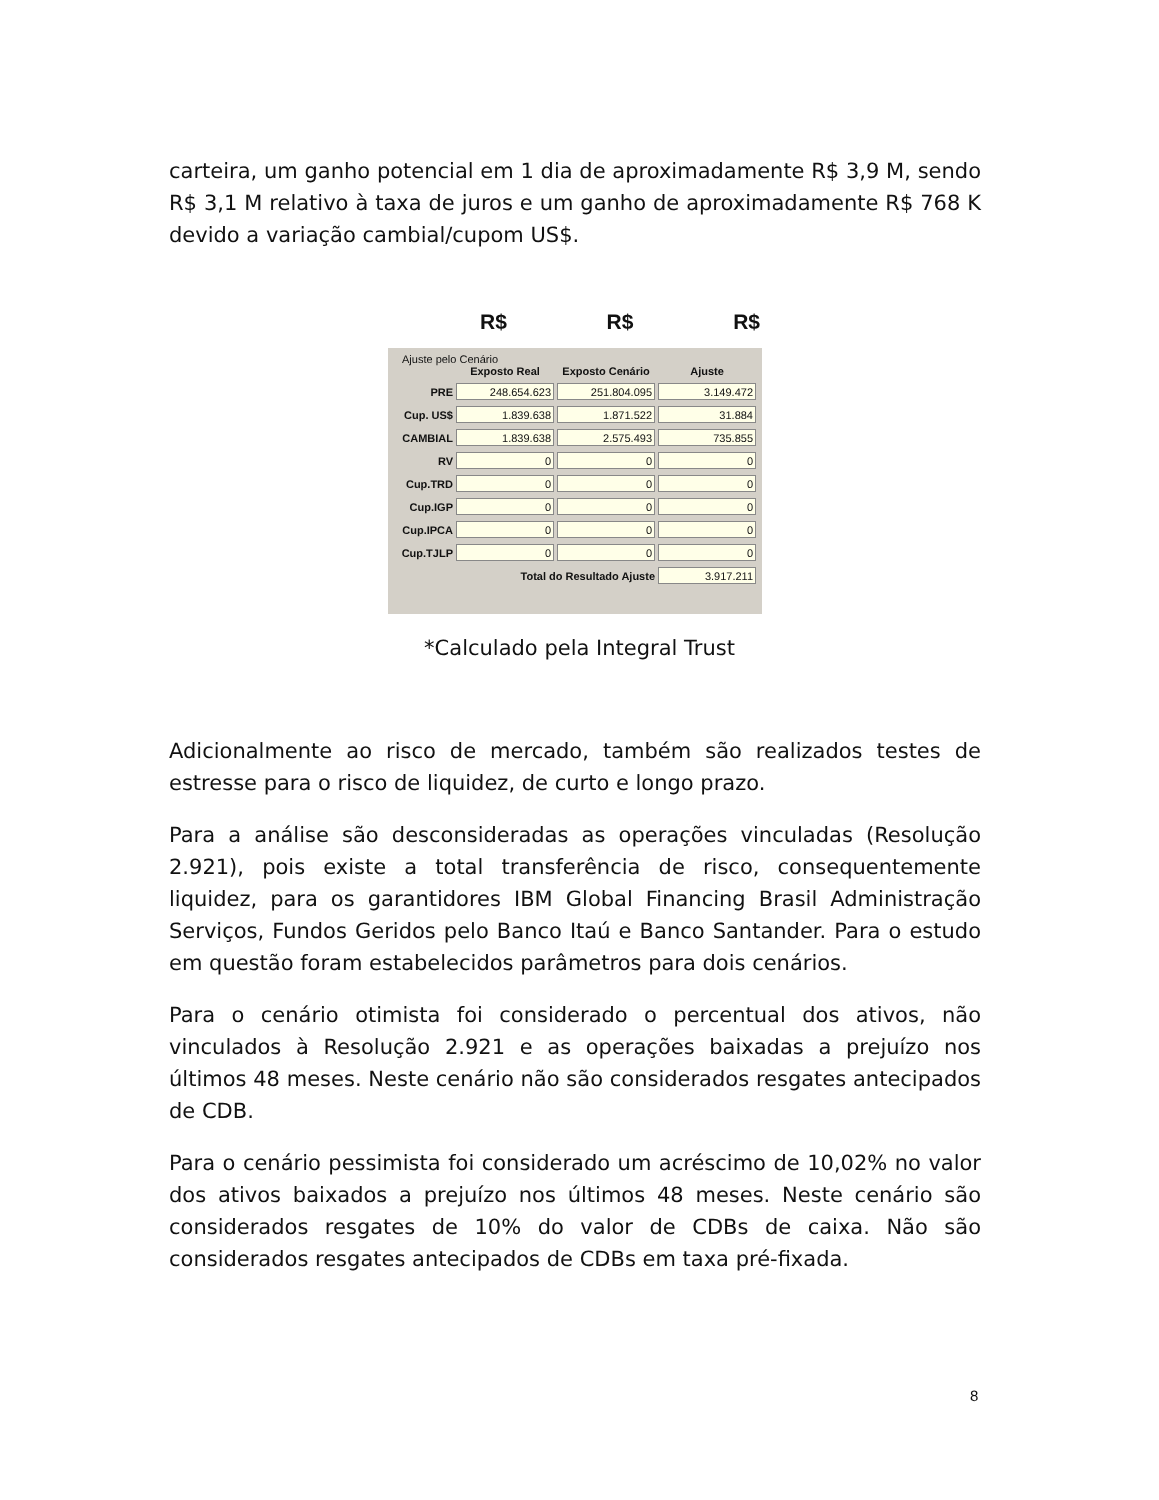carteira, um ganho potencial em 1 dia de aproximadamente R$ 3,9 M, sendo R$ 3,1 M relativo à taxa de juros e um ganho de aproximadamente R$ 768 K devido a variação cambial/cupom US$.
R$ R$ R$
Ajuste pelo Cenário
| | Exposto Real | Exposto Cenário | Ajuste |
| --- | --- | --- | --- |
| PRE | 248.654.623 | 251.804.095 | 3.149.472 |
| Cup. US$ | 1.839.638 | 1.871.522 | 31.884 |
| CAMBIAL | 1.839.638 | 2.575.493 | 735.855 |
| RV | 0 | 0 | 0 |
| Cup.TRD | 0 | 0 | 0 |
| Cup.IGP | 0 | 0 | 0 |
| Cup.IPCA | 0 | 0 | 0 |
| Cup.TJLP | 0 | 0 | 0 |
| | Total do Resultado Ajuste | | 3.917.211 |
*Calculado pela Integral Trust
Adicionalmente ao risco de mercado, também são realizados testes de estresse para o risco de liquidez, de curto e longo prazo.
Para a análise são desconsideradas as operações vinculadas (Resolução 2.921), pois existe a total transferência de risco, consequentemente liquidez, para os garantidores IBM Global Financing Brasil Administração Serviços, Fundos Geridos pelo Banco Itaú e Banco Santander. Para o estudo em questão foram estabelecidos parâmetros para dois cenários.
Para o cenário otimista foi considerado o percentual dos ativos, não vinculados à Resolução 2.921 e as operações baixadas a prejuízo nos últimos 48 meses. Neste cenário não são considerados resgates antecipados de CDB.
Para o cenário pessimista foi considerado um acréscimo de 10,02% no valor dos ativos baixados a prejuízo nos últimos 48 meses. Neste cenário são considerados resgates de 10% do valor de CDBs de caixa. Não são considerados resgates antecipados de CDBs em taxa pré-fixada.
8